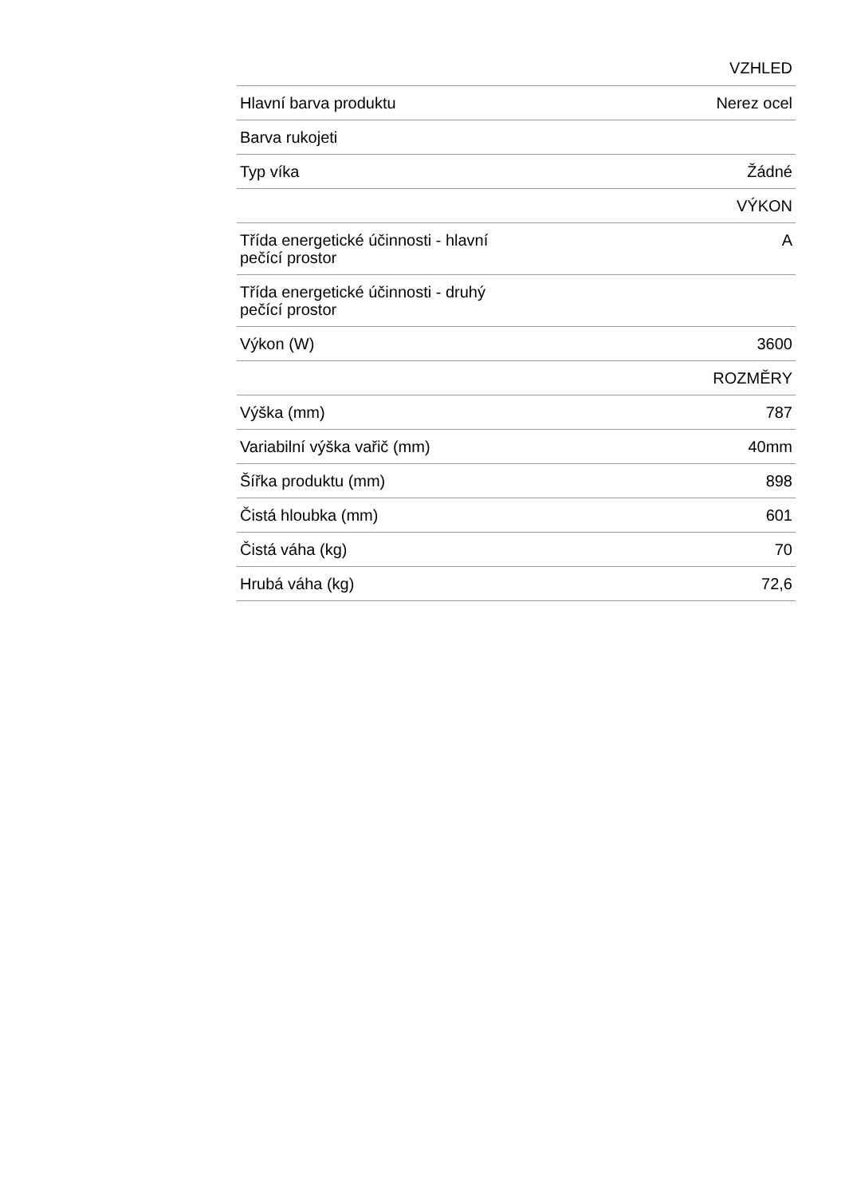| | VZHLED |
| Hlavní barva produktu | Nerez ocel |
| Barva rukojeti | |
| Typ víka | Žádné |
| | VÝKON |
| Třída energetické účinnosti - hlavní pečící prostor | A |
| Třída energetické účinnosti - druhý pečící prostor | |
| Výkon (W) | 3600 |
| | ROZMĚRY |
| Výška (mm) | 787 |
| Variabilní výška vařič (mm) | 40mm |
| Šířka produktu (mm) | 898 |
| Čistá hloubka (mm) | 601 |
| Čistá váha (kg) | 70 |
| Hrubá váha (kg) | 72,6 |